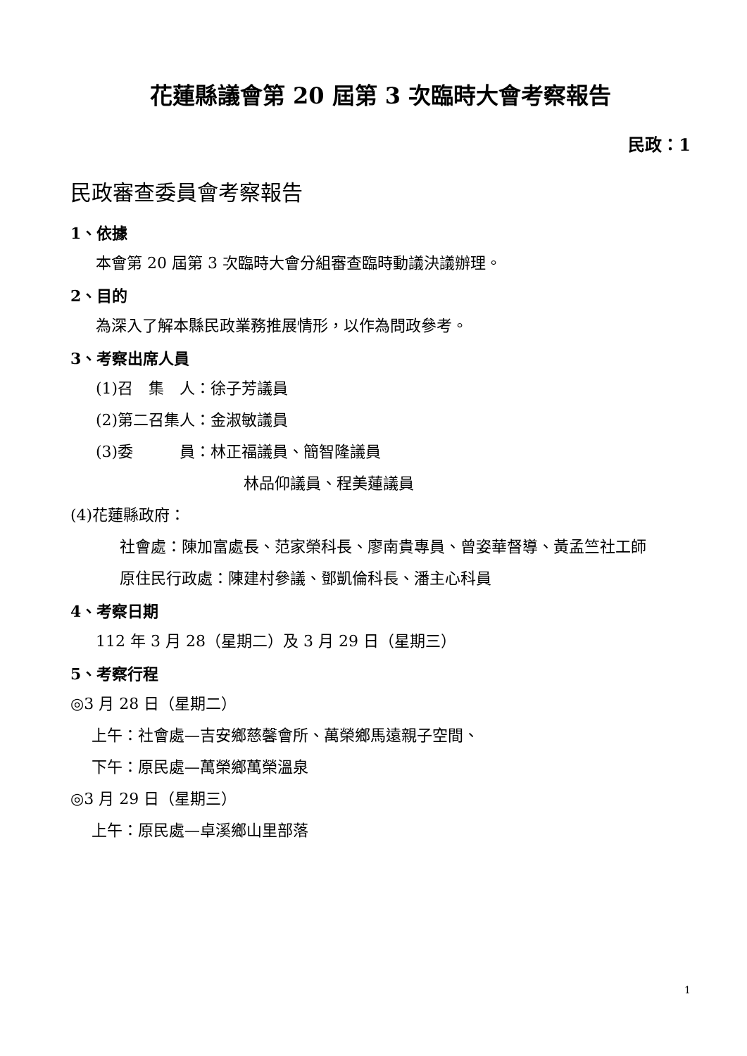花蓮縣議會第 20 屆第 3 次臨時大會考察報告
民政：1
民政審查委員會考察報告
1、依據
本會第 20 屆第 3 次臨時大會分組審查臨時動議決議辦理。
2、目的
為深入了解本縣民政業務推展情形，以作為問政參考。
3、考察出席人員
(1)召　集　人：徐子芳議員
(2)第二召集人：金淑敏議員
(3)委　　　員：林正福議員、簡智隆議員
林品仰議員、程美蓮議員
(4)花蓮縣政府：
社會處：陳加富處長、范家榮科長、廖南貴專員、曾姿華督導、黃孟竺社工師
原住民行政處：陳建村參議、鄧凱倫科長、潘主心科員
4、考察日期
112 年 3 月 28（星期二）及 3 月 29 日（星期三）
5、考察行程
◎3 月 28 日（星期二）
上午：社會處—吉安鄉慈馨會所、萬榮鄉馬遠親子空間、
下午：原民處—萬榮鄉萬榮溫泉
◎3 月 29 日（星期三）
上午：原民處—卓溪鄉山里部落
1